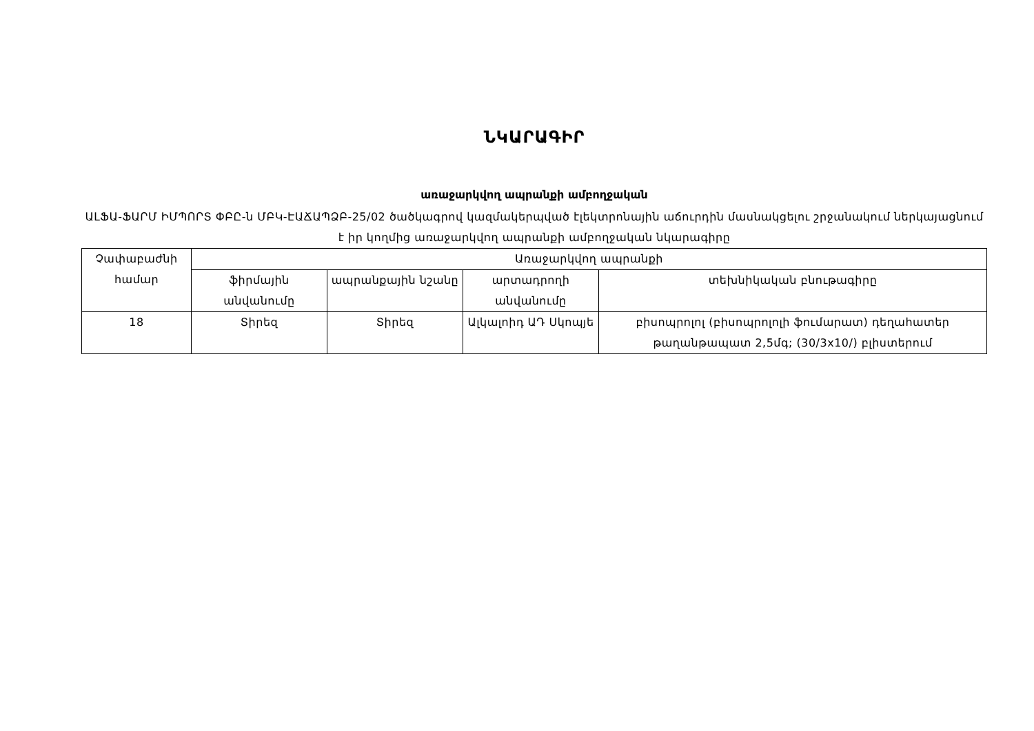ՆԿԱՐԱԳԻՐ
առաջարկվող ապրանքի ամբողջական
ԱԼՖԱ-ՖԱՐՄ ԻՄՊՈՐՏ ՓԲԸ-ն ՄԲԿ-ԷԱՃԱՊՁԲ-25/02 ծածկագրով կազմակերպված էլեկտրոնային աճուրդին մասնակցելու շրջանակում ներկայացնում է իր կողմից առաջարկվող ապրանքի ամբողջական նկարագիրը
| Չափաբաժնի համար | Առաջարկվող ապրանքի | | | |
| --- | --- | --- | --- | --- |
| | ֆիրմային անվանումը | ապրանքային նշանը | արտադրողի անվանումը | տեխնիկական բնութագիրը |
| 18 | Տիրեզ | Տիրեզ | Ալկալոիդ ԱԴ Սկոպյե | բիսոպրոլոլ (բիսոպրոլոլի ֆումարատ) դեղահատեր թաղանթապատ 2,5մգ; (30/3x10/) բլիստերում |